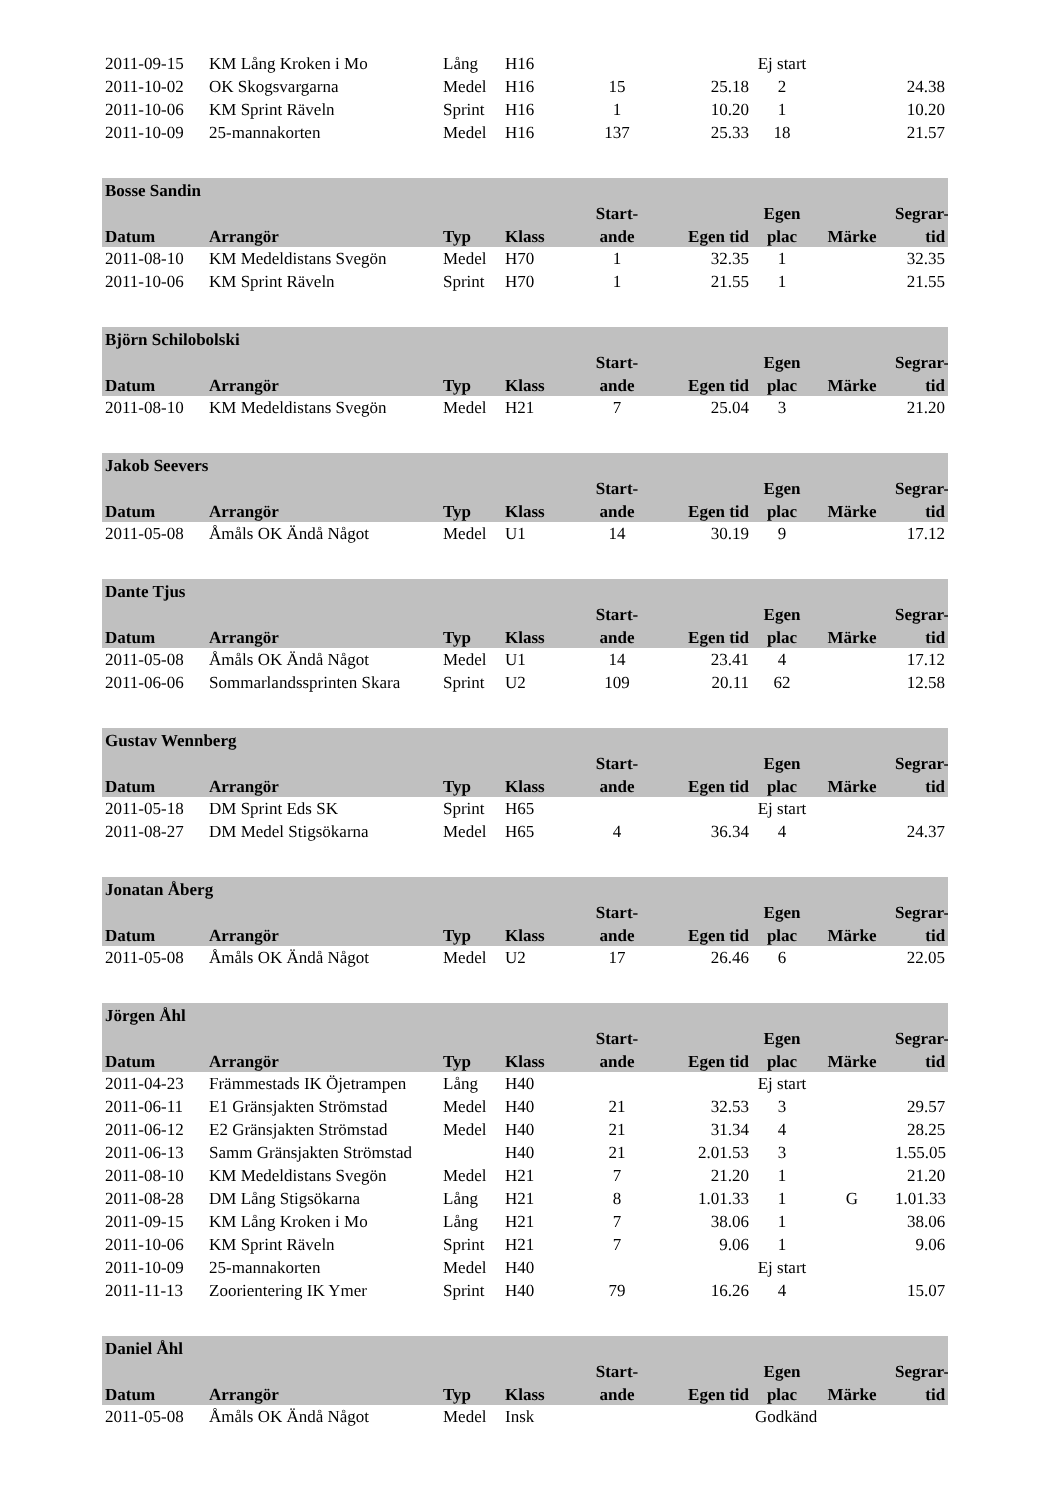| 2011-09-15 | KM Lång Kroken i Mo | Lång | H16 | | | Ej start | | |
| 2011-10-02 | OK Skogsvargarna | Medel | H16 | 15 | 25.18 | 2 | | 24.38 |
| 2011-10-06 | KM Sprint Räveln | Sprint | H16 | 1 | 10.20 | 1 | | 10.20 |
| 2011-10-09 | 25-mannakorten | Medel | H16 | 137 | 25.33 | 18 | | 21.57 |
| Bosse Sandin | | | | | | | | |
| --- | --- | --- | --- | --- | --- | --- | --- | --- |
| | | | | Start- | | Egen | | Segrar- |
| Datum | Arrangör | Typ | Klass | ande | Egen tid | plac | Märke | tid |
| 2011-08-10 | KM Medeldistans Svegön | Medel | H70 | 1 | 32.35 | 1 | | 32.35 |
| 2011-10-06 | KM Sprint Räveln | Sprint | H70 | 1 | 21.55 | 1 | | 21.55 |
| Björn Schilobolski | | | | | | | | |
| --- | --- | --- | --- | --- | --- | --- | --- | --- |
| | | | | Start- | | Egen | | Segrar- |
| Datum | Arrangör | Typ | Klass | ande | Egen tid | plac | Märke | tid |
| 2011-08-10 | KM Medeldistans Svegön | Medel | H21 | 7 | 25.04 | 3 | | 21.20 |
| Jakob Seevers | | | | | | | | |
| --- | --- | --- | --- | --- | --- | --- | --- | --- |
| | | | | Start- | | Egen | | Segrar- |
| Datum | Arrangör | Typ | Klass | ande | Egen tid | plac | Märke | tid |
| 2011-05-08 | Åmåls OK Ändå Något | Medel | U1 | 14 | 30.19 | 9 | | 17.12 |
| Dante Tjus | | | | | | | | |
| --- | --- | --- | --- | --- | --- | --- | --- | --- |
| | | | | Start- | | Egen | | Segrar- |
| Datum | Arrangör | Typ | Klass | ande | Egen tid | plac | Märke | tid |
| 2011-05-08 | Åmåls OK Ändå Något | Medel | U1 | 14 | 23.41 | 4 | | 17.12 |
| 2011-06-06 | Sommarlandssprinten Skara | Sprint | U2 | 109 | 20.11 | 62 | | 12.58 |
| Gustav Wennberg | | | | | | | | |
| --- | --- | --- | --- | --- | --- | --- | --- | --- |
| | | | | Start- | | Egen | | Segrar- |
| Datum | Arrangör | Typ | Klass | ande | Egen tid | plac | Märke | tid |
| 2011-05-18 | DM Sprint Eds SK | Sprint | H65 | | | Ej start | | |
| 2011-08-27 | DM Medel Stigsökarna | Medel | H65 | 4 | 36.34 | 4 | | 24.37 |
| Jonatan Åberg | | | | | | | | |
| --- | --- | --- | --- | --- | --- | --- | --- | --- |
| | | | | Start- | | Egen | | Segrar- |
| Datum | Arrangör | Typ | Klass | ande | Egen tid | plac | Märke | tid |
| 2011-05-08 | Åmåls OK Ändå Något | Medel | U2 | 17 | 26.46 | 6 | | 22.05 |
| Jörgen Åhl | | | | | | | | |
| --- | --- | --- | --- | --- | --- | --- | --- | --- |
| | | | | Start- | | Egen | | Segrar- |
| Datum | Arrangör | Typ | Klass | ande | Egen tid | plac | Märke | tid |
| 2011-04-23 | Främmestads IK Öjetrampen | Lång | H40 | | | Ej start | | |
| 2011-06-11 | E1 Gränsjakten Strömstad | Medel | H40 | 21 | 32.53 | 3 | | 29.57 |
| 2011-06-12 | E2 Gränsjakten Strömstad | Medel | H40 | 21 | 31.34 | 4 | | 28.25 |
| 2011-06-13 | Samm Gränsjakten Strömstad | | H40 | 21 | 2.01.53 | 3 | | 1.55.05 |
| 2011-08-10 | KM Medeldistans Svegön | Medel | H21 | 7 | 21.20 | 1 | | 21.20 |
| 2011-08-28 | DM Lång Stigsökarna | Lång | H21 | 8 | 1.01.33 | 1 | G | 1.01.33 |
| 2011-09-15 | KM Lång Kroken i Mo | Lång | H21 | 7 | 38.06 | 1 | | 38.06 |
| 2011-10-06 | KM Sprint Räveln | Sprint | H21 | 7 | 9.06 | 1 | | 9.06 |
| 2011-10-09 | 25-mannakorten | Medel | H40 | | | Ej start | | |
| 2011-11-13 | Zoorientering IK Ymer | Sprint | H40 | 79 | 16.26 | 4 | | 15.07 |
| Daniel Åhl | | | | | | | | |
| --- | --- | --- | --- | --- | --- | --- | --- | --- |
| | | | | Start- | | Egen | | Segrar- |
| Datum | Arrangör | Typ | Klass | ande | Egen tid | plac | Märke | tid |
| 2011-05-08 | Åmåls OK Ändå Något | Medel | Insk | | | Godkänd | | |